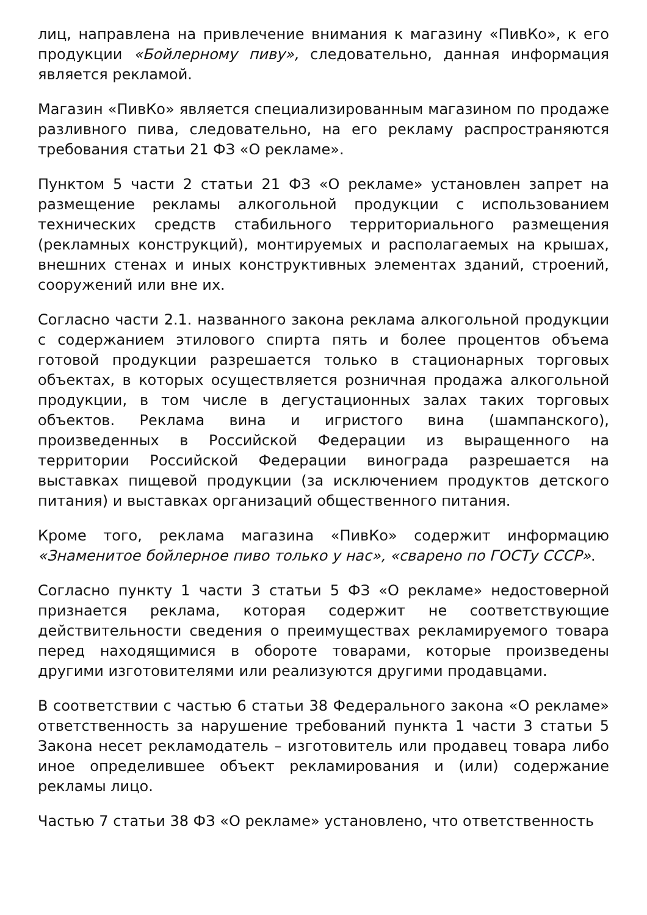лиц, направлена на привлечение внимания к магазину «ПивКо», к его продукции «Бойлерному пиву», следовательно, данная информация является рекламой.
Магазин «ПивКо» является специализированным магазином по продаже разливного пива, следовательно, на его рекламу распространяются требования статьи 21 ФЗ «О рекламе».
Пунктом 5 части 2 статьи 21 ФЗ «О рекламе» установлен запрет на размещение рекламы алкогольной продукции с использованием технических средств стабильного территориального размещения (рекламных конструкций), монтируемых и располагаемых на крышах, внешних стенах и иных конструктивных элементах зданий, строений, сооружений или вне их.
Согласно части 2.1. названного закона реклама алкогольной продукции с содержанием этилового спирта пять и более процентов объема готовой продукции разрешается только в стационарных торговых объектах, в которых осуществляется розничная продажа алкогольной продукции, в том числе в дегустационных залах таких торговых объектов. Реклама вина и игристого вина (шампанского), произведенных в Российской Федерации из выращенного на территории Российской Федерации винограда разрешается на выставках пищевой продукции (за исключением продуктов детского питания) и выставках организаций общественного питания.
Кроме того, реклама магазина «ПивКо» содержит информацию «Знаменитое бойлерное пиво только у нас», «сварено по ГОСТу СССР».
Согласно пункту 1 части 3 статьи 5 ФЗ «О рекламе» недостоверной признается реклама, которая содержит не соответствующие действительности сведения о преимуществах рекламируемого товара перед находящимися в обороте товарами, которые произведены другими изготовителями или реализуются другими продавцами.
В соответствии с частью 6 статьи 38 Федерального закона «О рекламе» ответственность за нарушение требований пункта 1 части 3 статьи 5 Закона несет рекламодатель – изготовитель или продавец товара либо иное определившее объект рекламирования и (или) содержание рекламы лицо.
Частью 7 статьи 38 ФЗ «О рекламе» установлено, что ответственность